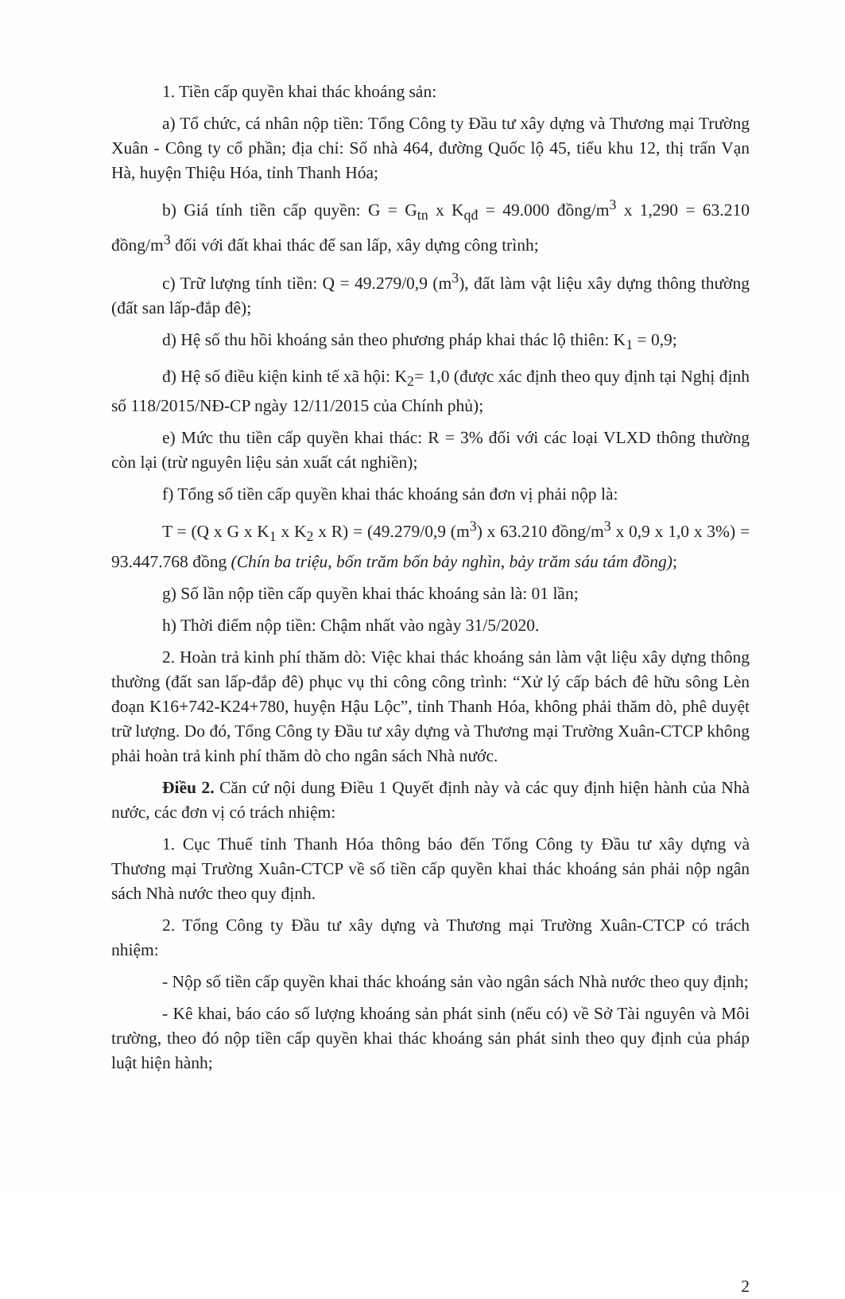1. Tiền cấp quyền khai thác khoáng sản:
a) Tổ chức, cá nhân nộp tiền: Tổng Công ty Đầu tư xây dựng và Thương mại Trường Xuân - Công ty cổ phần; địa chỉ: Số nhà 464, đường Quốc lộ 45, tiểu khu 12, thị trấn Vạn Hà, huyện Thiệu Hóa, tỉnh Thanh Hóa;
b) Giá tính tiền cấp quyền: G = G<sub>tn</sub> x K<sub>qđ</sub> = 49.000 đồng/m<sup>3</sup> x 1,290 = 63.210 đồng/m<sup>3</sup> đối với đất khai thác để san lấp, xây dựng công trình;
c) Trữ lượng tính tiền: Q = 49.279/0,9 (m<sup>3</sup>), đất làm vật liệu xây dựng thông thường (đất san lấp-đắp đê);
d) Hệ số thu hồi khoáng sản theo phương pháp khai thác lộ thiên: K<sub>1</sub> = 0,9;
đ) Hệ số điều kiện kinh tế xã hội: K<sub>2</sub>= 1,0 (được xác định theo quy định tại Nghị định số 118/2015/NĐ-CP ngày 12/11/2015 của Chính phủ);
e) Mức thu tiền cấp quyền khai thác: R = 3% đối với các loại VLXD thông thường còn lại (trừ nguyên liệu sản xuất cát nghiền);
f) Tổng số tiền cấp quyền khai thác khoáng sản đơn vị phải nộp là:
T = (Q x G x K<sub>1</sub> x K<sub>2</sub> x R) = (49.279/0,9 (m<sup>3</sup>) x 63.210 đồng/m<sup>3</sup> x 0,9 x 1,0 x 3%) = 93.447.768 đồng (Chín ba triệu, bốn trăm bốn bảy nghìn, bảy trăm sáu tám đồng);
g) Số lần nộp tiền cấp quyền khai thác khoáng sản là: 01 lần;
h) Thời điểm nộp tiền: Chậm nhất vào ngày 31/5/2020.
2. Hoàn trả kinh phí thăm dò: Việc khai thác khoáng sản làm vật liệu xây dựng thông thường (đất san lấp-đắp đê) phục vụ thi công công trình: “Xử lý cấp bách đê hữu sông Lèn đoạn K16+742-K24+780, huyện Hậu Lộc”, tỉnh Thanh Hóa, không phải thăm dò, phê duyệt trữ lượng. Do đó, Tổng Công ty Đầu tư xây dựng và Thương mại Trường Xuân-CTCP không phải hoàn trả kinh phí thăm dò cho ngân sách Nhà nước.
Điều 2. Căn cứ nội dung Điều 1 Quyết định này và các quy định hiện hành của Nhà nước, các đơn vị có trách nhiệm:
1. Cục Thuế tỉnh Thanh Hóa thông báo đến Tổng Công ty Đầu tư xây dựng và Thương mại Trường Xuân-CTCP về số tiền cấp quyền khai thác khoáng sản phải nộp ngân sách Nhà nước theo quy định.
2. Tổng Công ty Đầu tư xây dựng và Thương mại Trường Xuân-CTCP có trách nhiệm:
- Nộp số tiền cấp quyền khai thác khoáng sản vào ngân sách Nhà nước theo quy định;
- Kê khai, báo cáo số lượng khoáng sản phát sinh (nếu có) về Sở Tài nguyên và Môi trường, theo đó nộp tiền cấp quyền khai thác khoáng sản phát sinh theo quy định của pháp luật hiện hành;
2